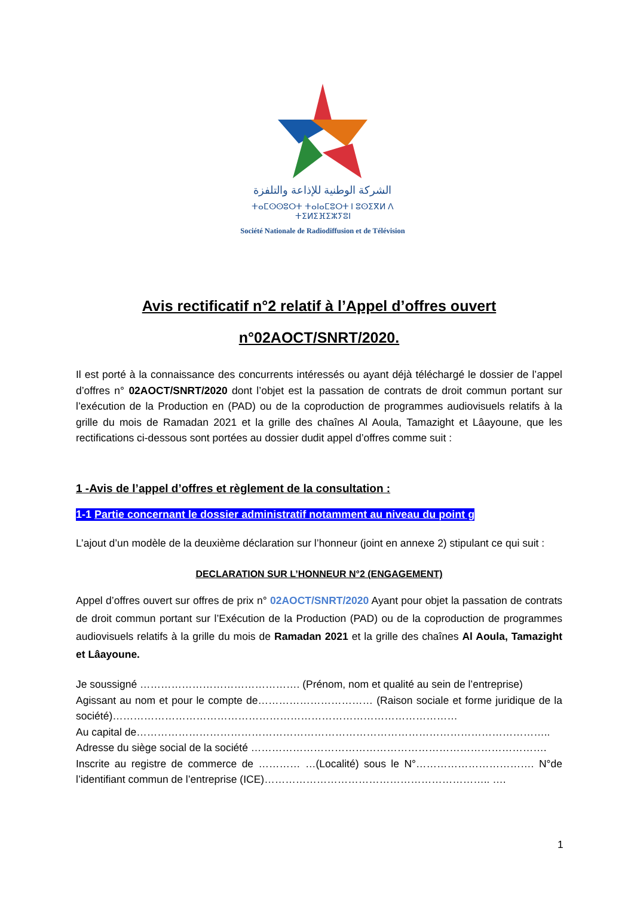الشركة الوطنية للإذاعة والتلفزة
ⵜⴰⵎⵙⵙⵓⵔⵜ ⵜⴰⵏⴰⵎⵓⵔⵜ ⵏ ⵓⵙⵉⴳⵍ ⴷ ⵜⵉⵍⵉⴼⵉⵣⵢⵓⵏ
Société Nationale de Radiodiffusion et de Télévision
Avis rectificatif n°2 relatif à l’Appel d’offres ouvert
n°02AOCT/SNRT/2020.
Il est porté à la connaissance des concurrents intéressés ou ayant déjà téléchargé le dossier de l’appel d’offres n° 02AOCT/SNRT/2020 dont l’objet est la passation de contrats de droit commun portant sur l’exécution de la Production en (PAD) ou de la coproduction de programmes audiovisuels relatifs à la grille du mois de Ramadan 2021 et la grille des chaînes Al Aoula, Tamazight et Lâayoune, que les rectifications ci-dessous sont portées au dossier dudit appel d’offres comme suit :
1 -Avis de l’appel d’offres et règlement de la consultation :
1-1 Partie concernant le dossier administratif notamment au niveau du point g
L’ajout d’un modèle de la deuxième déclaration sur l’honneur (joint en annexe 2) stipulant ce qui suit :
DECLARATION SUR L’HONNEUR N°2 (ENGAGEMENT)
Appel d’offres ouvert sur offres de prix n° 02AOCT/SNRT/2020 Ayant pour objet la passation de contrats de droit commun portant sur l’Exécution de la Production (PAD) ou de la coproduction de programmes audiovisuels relatifs à la grille du mois de Ramadan 2021 et la grille des chaînes Al Aoula, Tamazight et Lâayoune.
Je soussigné ………………………………………. (Prénom, nom et qualité au sein de l’entreprise)
Agissant au nom et pour le compte de…………………………… (Raison sociale et forme juridique de la société)………………………………………………………………………………………
Au capital de………………………………………………………………………………………………………..
Adresse du siège social de la société ………………………………………………………………………….
Inscrite au registre de commerce de ………… …(Localité) sous le N°……………………………. N°de l’identifiant commun de l’entreprise (ICE)……………………………………………………….. ….
1